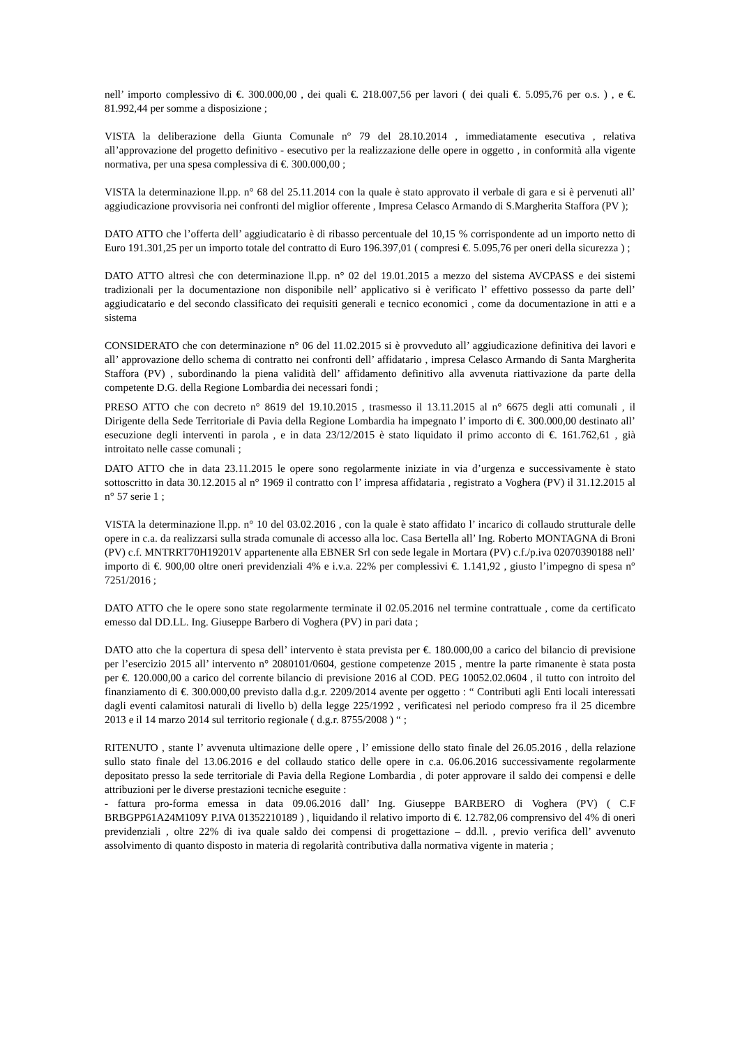nell’ importo complessivo di €. 300.000,00 , dei quali €. 218.007,56 per lavori ( dei quali €. 5.095,76 per o.s. ) , e €. 81.992,44 per somme a disposizione ;
VISTA la deliberazione della Giunta Comunale n° 79 del 28.10.2014 , immediatamente esecutiva , relativa all’approvazione del progetto definitivo - esecutivo per la realizzazione delle opere in oggetto , in conformità alla vigente normativa, per una spesa complessiva di €. 300.000,00 ;
VISTA la determinazione ll.pp. n° 68 del 25.11.2014 con la quale è stato approvato il verbale di gara e si è pervenuti all’ aggiudicazione provvisoria nei confronti del miglior offerente , Impresa Celasco Armando di S.Margherita Staffora (PV );
DATO ATTO che l’offerta dell’ aggiudicatario è di ribasso percentuale del 10,15 % corrispondente ad un importo netto di Euro 191.301,25 per un importo totale del contratto di Euro 196.397,01 ( compresi €. 5.095,76 per oneri della sicurezza ) ;
DATO ATTO altresì che con determinazione ll.pp. n° 02 del 19.01.2015 a mezzo del sistema AVCPASS e dei sistemi tradizionali per la documentazione non disponibile nell’ applicativo si è verificato l’ effettivo possesso da parte dell’ aggiudicatario e del secondo classificato dei requisiti generali e tecnico economici , come da documentazione in atti e a sistema
CONSIDERATO che con determinazione n° 06 del 11.02.2015 si è provveduto all’ aggiudicazione definitiva dei lavori e all’ approvazione dello schema di contratto nei confronti dell’ affidatario , impresa Celasco Armando di Santa Margherita Staffora (PV) , subordinando la piena validità dell’ affidamento definitivo alla avvenuta riattivazione da parte della competente D.G. della Regione Lombardia dei necessari fondi ;
PRESO ATTO che con decreto n° 8619 del 19.10.2015 , trasmesso il 13.11.2015 al n° 6675 degli atti comunali , il Dirigente della Sede Territoriale di Pavia della Regione Lombardia ha impegnato l’ importo di €. 300.000,00 destinato all’ esecuzione degli interventi in parola , e in data 23/12/2015 è stato liquidato il primo acconto di €. 161.762,61 , già introitato nelle casse comunali ;
DATO ATTO che in data 23.11.2015 le opere sono regolarmente iniziate in via d’urgenza e successivamente è stato sottoscritto in data 30.12.2015 al n° 1969 il contratto con l’ impresa affidataria , registrato a Voghera (PV) il 31.12.2015 al n° 57 serie 1 ;
VISTA la determinazione ll.pp. n° 10 del 03.02.2016 , con la quale è stato affidato l’ incarico di collaudo strutturale delle opere in c.a. da realizzarsi sulla strada comunale di accesso alla loc. Casa Bertella all’ Ing. Roberto MONTAGNA di Broni (PV) c.f. MNTRRT70H19201V appartenente alla EBNER Srl con sede legale in Mortara (PV) c.f./p.iva 02070390188 nell’ importo di €. 900,00 oltre oneri previdenziali 4% e i.v.a. 22% per complessivi €. 1.141,92 , giusto l’impegno di spesa n° 7251/2016 ;
DATO ATTO che le opere sono state regolarmente terminate il 02.05.2016 nel termine contrattuale , come da certificato emesso dal DD.LL. Ing. Giuseppe Barbero di Voghera (PV) in pari data ;
DATO atto che la copertura di spesa dell’ intervento è stata prevista per €. 180.000,00 a carico del bilancio di previsione per l’esercizio 2015 all’ intervento n° 2080101/0604, gestione competenze 2015 , mentre la parte rimanente è stata posta per €. 120.000,00 a carico del corrente bilancio di previsione 2016 al COD. PEG 10052.02.0604 , il tutto con introito del finanziamento di €. 300.000,00 previsto dalla d.g.r. 2209/2014 avente per oggetto : “ Contributi agli Enti locali interessati dagli eventi calamitosi naturali di livello b) della legge 225/1992 , verificatesi nel periodo compreso fra il 25 dicembre 2013 e il 14 marzo 2014 sul territorio regionale ( d.g.r. 8755/2008 ) “ ;
RITENUTO , stante l’ avvenuta ultimazione delle opere , l’ emissione dello stato finale del 26.05.2016 , della relazione sullo stato finale del 13.06.2016 e del collaudo statico delle opere in c.a. 06.06.2016 successivamente regolarmente depositato presso la sede territoriale di Pavia della Regione Lombardia , di poter approvare il saldo dei compensi e delle attribuzioni per le diverse prestazioni tecniche eseguite :
- fattura pro-forma emessa in data 09.06.2016 dall’ Ing. Giuseppe BARBERO di Voghera (PV) ( C.F BRBGPP61A24M109Y P.IVA 01352210189 ) , liquidando il relativo importo di €. 12.782,06 comprensivo del 4% di oneri previdenziali , oltre 22% di iva quale saldo dei compensi di progettazione – dd.ll. , previo verifica dell’ avvenuto assolvimento di quanto disposto in materia di regolarità contributiva dalla normativa vigente in materia ;